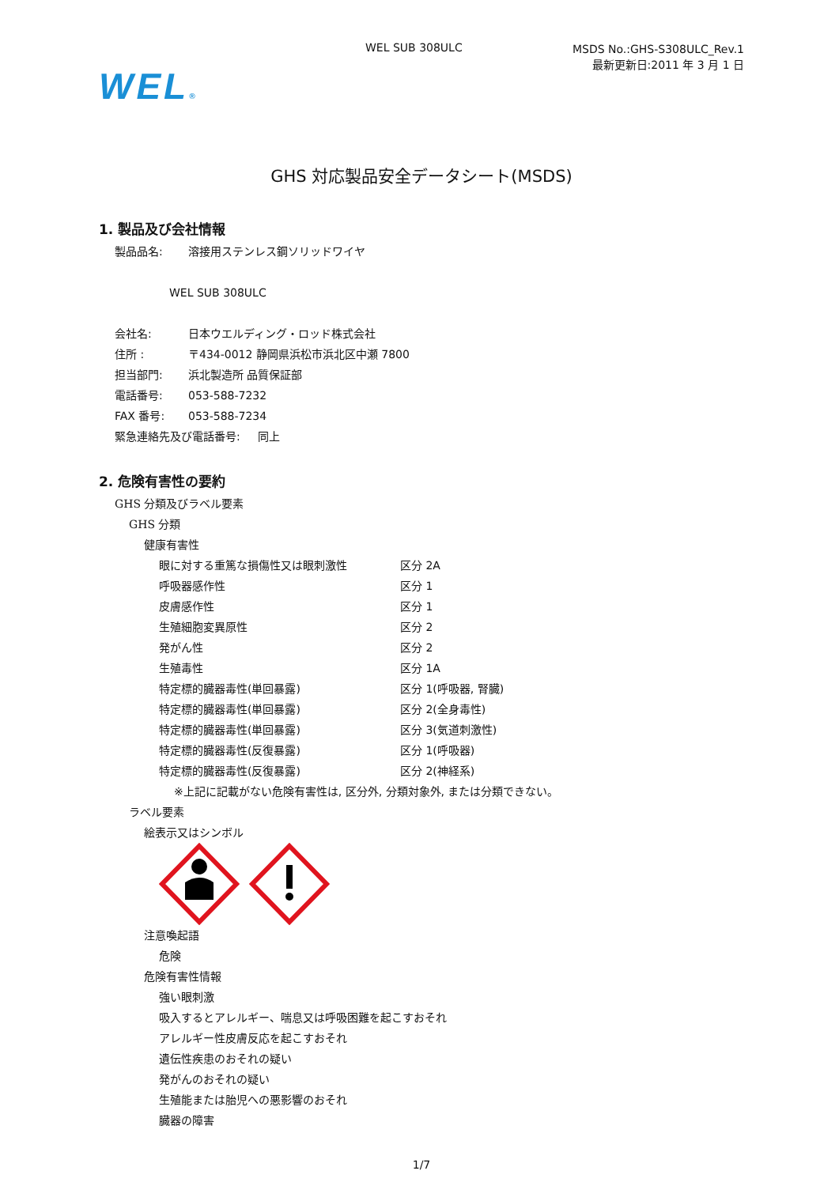WEL SUB 308ULC
MSDS No.:GHS-S308ULC_Rev.1
最新更新日:2011 年 3 月 1 日
WEL®
GHS 対応製品安全データシート(MSDS)
1. 製品及び会社情報
製品品名: 溶接用ステンレス鋼ソリッドワイヤ
WEL SUB 308ULC
会社名: 日本ウエルディング・ロッド株式会社
住所 : 〒434-0012 静岡県浜松市浜北区中瀬 7800
担当部門: 浜北製造所 品質保証部
電話番号: 053-588-7232
FAX 番号: 053-588-7234
緊急連絡先及び電話番号: 同上
2. 危険有害性の要約
GHS 分類及びラベル要素
GHS 分類
健康有害性
眼に対する重篤な損傷性又は眼刺激性 区分 2A
呼吸器感作性 区分 1
皮膚感作性 区分 1
生殖細胞変異原性 区分 2
発がん性 区分 2
生殖毒性 区分 1A
特定標的臓器毒性(単回暴露) 区分 1(呼吸器, 腎臓)
特定標的臓器毒性(単回暴露) 区分 2(全身毒性)
特定標的臓器毒性(単回暴露) 区分 3(気道刺激性)
特定標的臓器毒性(反復暴露) 区分 1(呼吸器)
特定標的臓器毒性(反復暴露) 区分 2(神経系)
※上記に記載がない危険有害性は, 区分外, 分類対象外, または分類できない。
ラベル要素
絵表示又はシンボル
注意喚起語
危険
危険有害性情報
強い眼刺激
吸入するとアレルギー、喘息又は呼吸困難を起こすおそれ
アレルギー性皮膚反応を起こすおそれ
遺伝性疾患のおそれの疑い
発がんのおそれの疑い
生殖能または胎児への悪影響のおそれ
臓器の障害
1/7